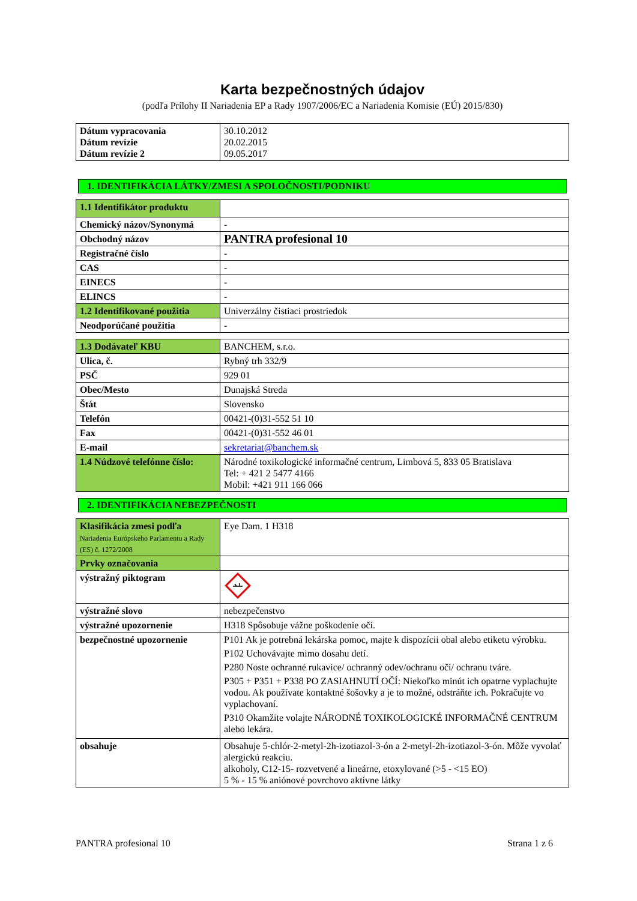Karta bezpečnostných údajov
(podľa Prílohy II Nariadenia EP a Rady 1907/2006/EC a Nariadenia Komisie (EÚ) 2015/830)
| Dátum vypracovania Dátum revízie Dátum revízie 2 | 30.10.2012 20.02.2015 09.05.2017 |
1. IDENTIFIKÁCIA LÁTKY/ZMESI A SPOLOČNOSTI/PODNIKU
| 1.1 Identifikátor produktu | |
| Chemický názov/Synonymá | - |
| Obchodný názov | PANTRA profesional 10 |
| Registračné číslo | - |
| CAS | - |
| EINECS | - |
| ELINCS | - |
| 1.2 Identifikované použitia | Univerzálny čistiaci prostriedok |
| Neodporúčané použitia | - |
| 1.3 Dodávateľ KBU | BANCHEM, s.r.o. |
| Ulica, č. | Rybný trh 332/9 |
| PSČ | 929 01 |
| Obec/Mesto | Dunajská Streda |
| Štát | Slovensko |
| Telefón | 00421-(0)31-552 51 10 |
| Fax | 00421-(0)31-552 46 01 |
| E-mail | sekretariat@banchem.sk |
| 1.4 Núdzové telefónne číslo: | Národné toxikologické informačné centrum, Limbová 5, 833 05 Bratislava Tel: + 421 2 5477 4166 Mobil: +421 911 166 066 |
2. IDENTIFIKÁCIA NEBEZPEČNOSTI
| Klasifikácia zmesi podľa Nariadenia Európskeho Parlamentu a Rady (ES) č. 1272/2008 | Eye Dam. 1 H318 |
| Prvky označovania | |
| výstražný piktogram | |
| výstražné slovo | nebezpečenstvo |
| výstražné upozornenie | H318 Spôsobuje vážne poškodenie očí. |
| bezpečnostné upozornenie | P101 Ak je potrebná lekárska pomoc, majte k dispozícii obal alebo etiketu výrobku. P102 Uchovávajte mimo dosahu detí. P280 Noste ochranné rukavice/ ochranný odev/ochranu očí/ ochranu tváre. P305 + P351 + P338 PO ZASIAHNUTÍ OČÍ: Niekoľko minút ich opatrne vyplachujte vodou. Ak používate kontaktné šošovky a je to možné, odstráňte ich. Pokračujte vo vyplachovaní. P310 Okamžite volajte NÁRODNÉ TOXIKOLOGICKÉ INFORMAČNÉ CENTRUM alebo lekára. |
| obsahuje | Obsahuje 5-chlór-2-metyl-2h-izotiazol-3-ón a 2-metyl-2h-izotiazol-3-ón. Môže vyvolať alergickú reakciu. alkoholy, C12-15- rozvetvené a lineárne, etoxylované (>5 - <15 EO) 5 % - 15 % aniónové povrchovo aktívne látky |
PANTRA profesional 10 Strana 1 z 6